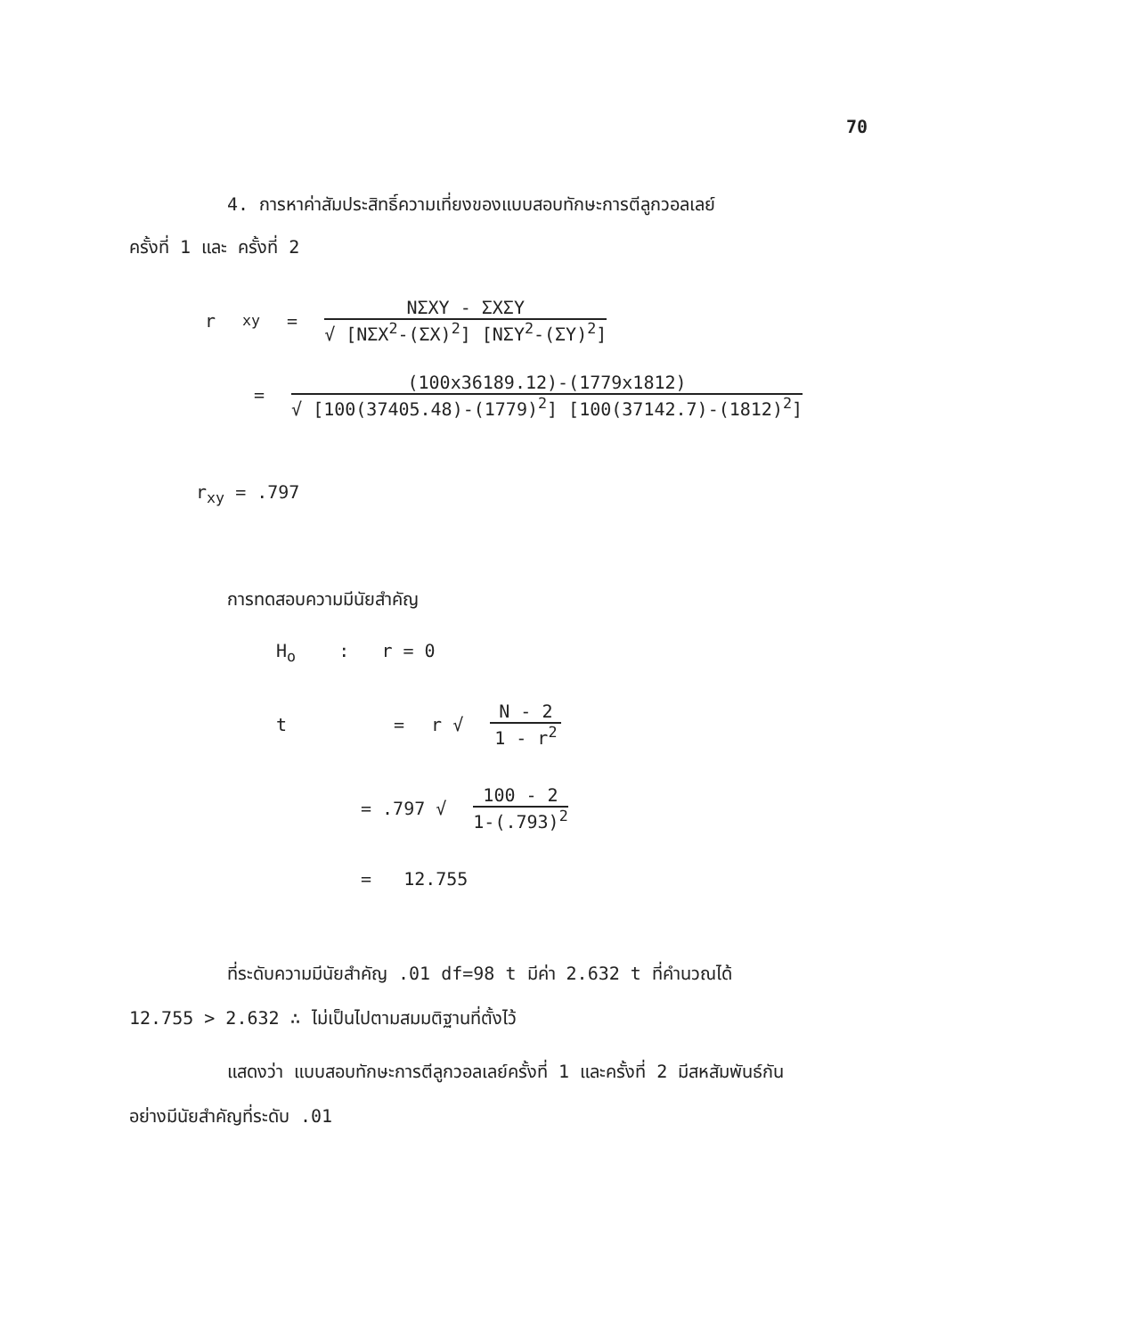70
4. การหาค่าสัมประสิทธิ์ความเที่ยงของแบบสอบทักษะการตีลูกวอลเลย์
ครั้งที่ 1 และ ครั้งที่ 2
r<sub>xy</sub> =
NΣXY - ΣXΣY
√ [NΣX<sup>2</sup>-(ΣX)<sup>2</sup>] [NΣY<sup>2</sup>-(ΣY)<sup>2</sup>]
=
(100x36189.12)-(1779x1812)
√ [100(37405.48)-(1779)<sup>2</sup>] [100(37142.7)-(1812)<sup>2</sup>]
r<sub>xy</sub> = .797
การทดสอบความมีนัยสำคัญ
H<sub>o</sub> : r = 0
t = r √
N - 2
1 - r<sup>2</sup>
= .797 √
100 - 2
1-(.793)<sup>2</sup>
= 12.755
ที่ระดับความมีนัยสำคัญ .01 df=98 t มีค่า 2.632 t ที่คำนวณได้
12.755 > 2.632 ∴ ไม่เป็นไปตามสมมติฐานที่ตั้งไว้
แสดงว่า แบบสอบทักษะการตีลูกวอลเลย์ครั้งที่ 1 และครั้งที่ 2 มีสหสัมพันธ์กัน
อย่างมีนัยสำคัญที่ระดับ .01